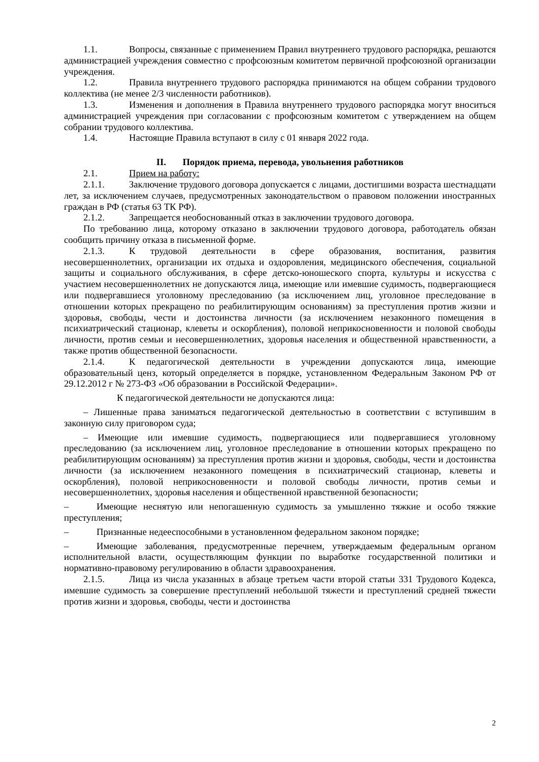1.1. Вопросы, связанные с применением Правил внутреннего трудового распорядка, решаются администрацией учреждения совместно с профсоюзным комитетом первичной профсоюзной организации учреждения.
1.2. Правила внутреннего трудового распорядка принимаются на общем собрании трудового коллектива (не менее 2/3 численности работников).
1.3. Изменения и дополнения в Правила внутреннего трудового распорядка могут вноситься администрацией учреждения при согласовании с профсоюзным комитетом с утверждением на общем собрании трудового коллектива.
1.4. Настоящие Правила вступают в силу с 01 января 2022 года.
II. Порядок приема, перевода, увольнения работников
2.1. Прием на работу:
2.1.1. Заключение трудового договора допускается с лицами, достигшими возраста шестнадцати лет, за исключением случаев, предусмотренных законодательством о правовом положении иностранных граждан в РФ (статья 63 ТК РФ).
2.1.2. Запрещается необоснованный отказ в заключении трудового договора.
По требованию лица, которому отказано в заключении трудового договора, работодатель обязан сообщить причину отказа в письменной форме.
2.1.3. К трудовой деятельности в сфере образования, воспитания, развития несовершеннолетних, организации их отдыха и оздоровления, медицинского обеспечения, социальной защиты и социального обслуживания, в сфере детско-юношеского спорта, культуры и искусства с участием несовершеннолетних не допускаются лица, имеющие или имевшие судимость, подвергающиеся или подвергавшиеся уголовному преследованию (за исключением лиц, уголовное преследование в отношении которых прекращено по реабилитирующим основаниям) за преступления против жизни и здоровья, свободы, чести и достоинства личности (за исключением незаконного помещения в психиатрический стационар, клеветы и оскорбления), половой неприкосновенности и половой свободы личности, против семьи и несовершеннолетних, здоровья населения и общественной нравственности, а также против общественной безопасности.
2.1.4. К педагогической деятельности в учреждении допускаются лица, имеющие образовательный ценз, который определяется в порядке, установленном Федеральным Законом РФ от 29.12.2012 г № 273-ФЗ «Об образовании в Российской Федерации».
К педагогической деятельности не допускаются лица:
– Лишенные права заниматься педагогической деятельностью в соответствии с вступившим в законную силу приговором суда;
– Имеющие или имевшие судимость, подвергающиеся или подвергавшиеся уголовному преследованию (за исключением лиц, уголовное преследование в отношении которых прекращено по реабилитирующим основаниям) за преступления против жизни и здоровья, свободы, чести и достоинства личности (за исключением незаконного помещения в психиатрический стационар, клеветы и оскорбления), половой неприкосновенности и половой свободы личности, против семьи и несовершеннолетних, здоровья населения и общественной нравственной безопасности;
– Имеющие неснятую или непогашенную судимость за умышленно тяжкие и особо тяжкие преступления;
– Признанные недееспособными в установленном федеральном законом порядке;
– Имеющие заболевания, предусмотренные перечнем, утверждаемым федеральным органом исполнительной власти, осуществляющим функции по выработке государственной политики и нормативно-правовому регулированию в области здравоохранения.
2.1.5. Лица из числа указанных в абзаце третьем части второй статьи 331 Трудового Кодекса, имевшие судимость за совершение преступлений небольшой тяжести и преступлений средней тяжести против жизни и здоровья, свободы, чести и достоинства
2